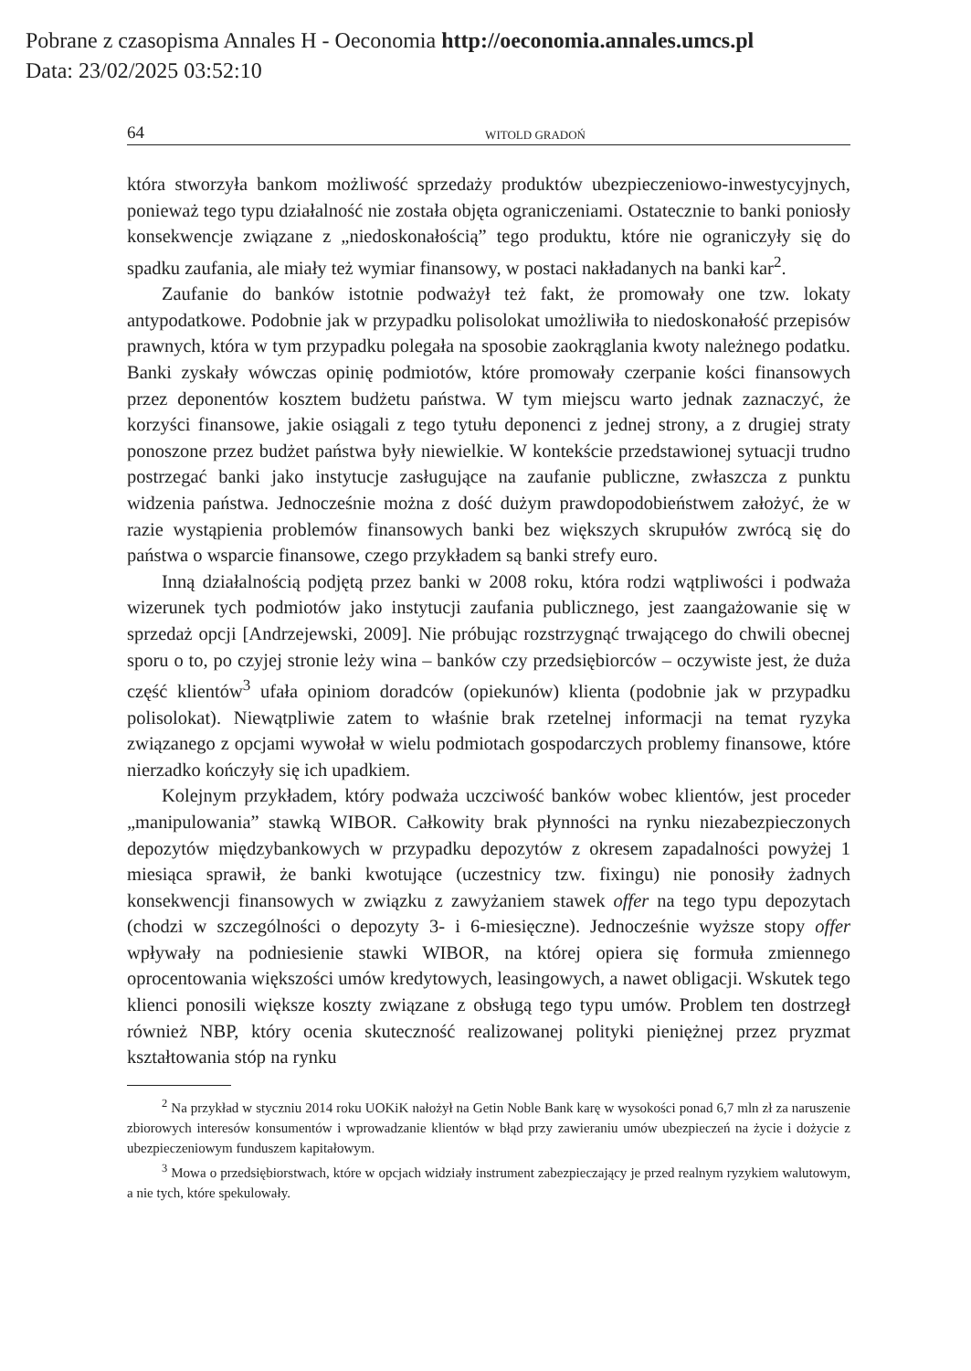Pobrane z czasopisma Annales H - Oeconomia http://oeconomia.annales.umcs.pl
Data: 23/02/2025 03:52:10
64 WITOLD GRADOŃ
która stworzyła bankom możliwość sprzedaży produktów ubezpieczeniowo-inwestycyjnych, ponieważ tego typu działalność nie została objęta ograniczeniami. Ostatecznie to banki poniosły konsekwencje związane z „niedoskonałością” tego produktu, które nie ograniczyły się do spadku zaufania, ale miały też wymiar finansowy, w postaci nakładanych na banki kar<sup>2</sup>.
Zaufanie do banków istotnie podważył też fakt, że promowały one tzw. lokaty antypodatkowe. Podobnie jak w przypadku polisolokat umożliwiła to niedoskonałość przepisów prawnych, która w tym przypadku polegała na sposobie zaokrąglania kwoty należnego podatku. Banki zyskały wówczas opinię podmiotów, które promowały czerpanie kości finansowych przez deponentów kosztem budżetu państwa. W tym miejscu warto jednak zaznaczyć, że korzyści finansowe, jakie osiągali z tego tytułu deponenci z jednej strony, a z drugiej straty ponoszone przez budżet państwa były niewielkie. W kontekście przedstawionej sytuacji trudno postrzegać banki jako instytucje zasługujące na zaufanie publiczne, zwłaszcza z punktu widzenia państwa. Jednocześnie można z dość dużym prawdopodobieństwem założyć, że w razie wystąpienia problemów finansowych banki bez większych skrupułów zwrócą się do państwa o wsparcie finansowe, czego przykładem są banki strefy euro.
Inną działalnością podjętą przez banki w 2008 roku, która rodzi wątpliwości i podważa wizerunek tych podmiotów jako instytucji zaufania publicznego, jest zaangażowanie się w sprzedaż opcji [Andrzejewski, 2009]. Nie próbując rozstrzygnąć trwającego do chwili obecnej sporu o to, po czyjej stronie leży wina – banków czy przedsiębiorców – oczywiste jest, że duża część klientów<sup>3</sup> ufała opiniom doradców (opiekunów) klienta (podobnie jak w przypadku polisolokat). Niewątpliwie zatem to właśnie brak rzetelnej informacji na temat ryzyka związanego z opcjami wywołał w wielu podmiotach gospodarczych problemy finansowe, które nierzadko kończyły się ich upadkiem.
Kolejnym przykładem, który podważa uczciwość banków wobec klientów, jest proceder „manipulowania” stawką WIBOR. Całkowity brak płynności na rynku niezabezpieczonych depozytów międzybankowych w przypadku depozytów z okresem zapadalności powyżej 1 miesiąca sprawił, że banki kwotujące (uczestnicy tzw. fixingu) nie ponosiły żadnych konsekwencji finansowych w związku z zawyżaniem stawek offer na tego typu depozytach (chodzi w szczególności o depozyty 3- i 6-miesięczne). Jednocześnie wyższe stopy offer wpływały na podniesienie stawki WIBOR, na której opiera się formuła zmiennego oprocentowania większości umów kredytowych, leasingowych, a nawet obligacji. Wskutek tego klienci ponosili większe koszty związane z obsługą tego typu umów. Problem ten dostrzegł również NBP, który ocenia skuteczność realizowanej polityki pieniężnej przez pryzmat kształtowania stóp na rynku
<sup>2</sup> Na przykład w styczniu 2014 roku UOKiK nałożył na Getin Noble Bank karę w wysokości ponad 6,7 mln zł za naruszenie zbiorowych interesów konsumentów i wprowadzanie klientów w błąd przy zawieraniu umów ubezpieczeń na życie i dożycie z ubezpieczeniowym funduszem kapitałowym.
<sup>3</sup> Mowa o przedsiębiorstwach, które w opcjach widziały instrument zabezpieczający je przed realnym ryzykiem walutowym, a nie tych, które spekulowały.